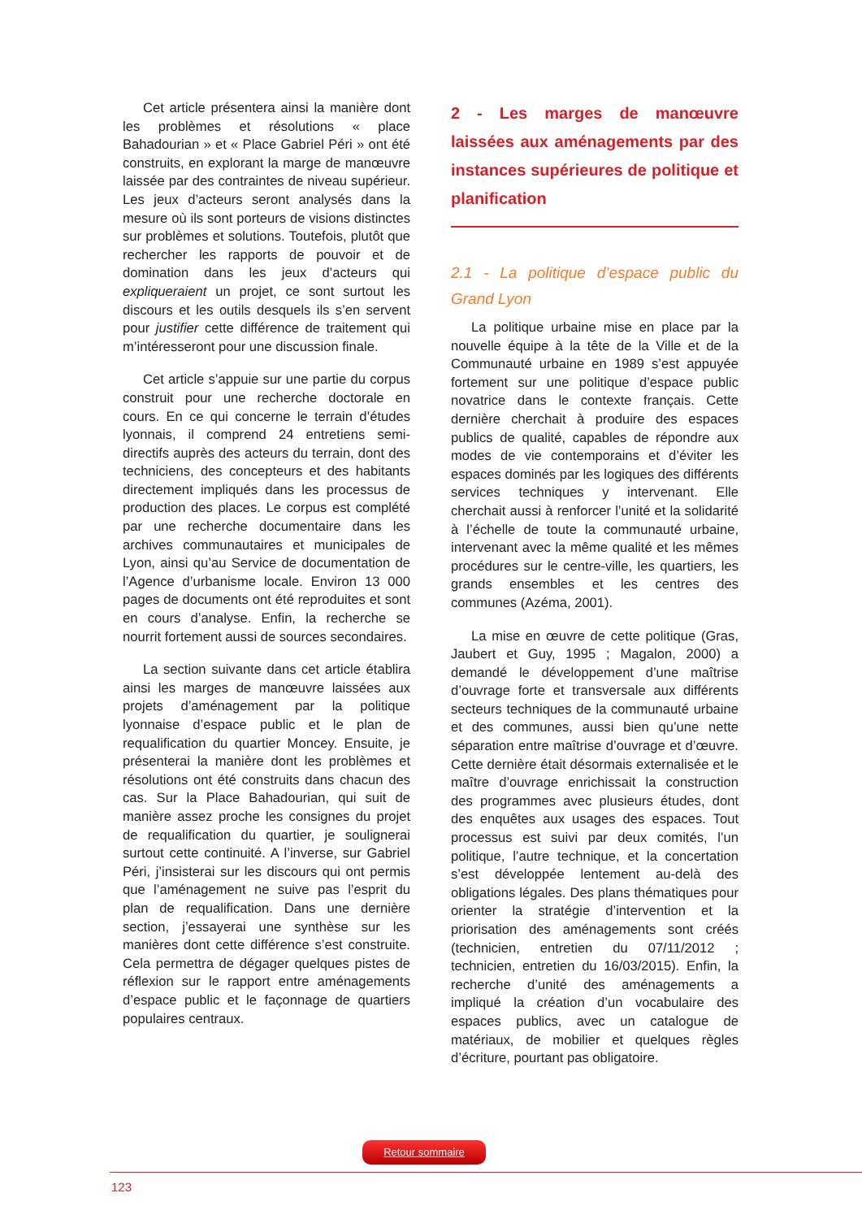Cet article présentera ainsi la manière dont les problèmes et résolutions « place Bahadourian » et « Place Gabriel Péri » ont été construits, en explorant la marge de manœuvre laissée par des contraintes de niveau supérieur. Les jeux d’acteurs seront analysés dans la mesure où ils sont porteurs de visions distinctes sur problèmes et solutions. Toutefois, plutôt que rechercher les rapports de pouvoir et de domination dans les jeux d’acteurs qui expliqueraient un projet, ce sont surtout les discours et les outils desquels ils s’en servent pour justifier cette différence de traitement qui m’intéresseront pour une discussion finale.
Cet article s’appuie sur une partie du corpus construit pour une recherche doctorale en cours. En ce qui concerne le terrain d’études lyonnais, il comprend 24 entretiens semi-directifs auprès des acteurs du terrain, dont des techniciens, des concepteurs et des habitants directement impliqués dans les processus de production des places. Le corpus est complété par une recherche documentaire dans les archives communautaires et municipales de Lyon, ainsi qu’au Service de documentation de l’Agence d’urbanisme locale. Environ 13 000 pages de documents ont été reproduites et sont en cours d’analyse. Enfin, la recherche se nourrit fortement aussi de sources secondaires.
La section suivante dans cet article établira ainsi les marges de manœuvre laissées aux projets d’aménagement par la politique lyonnaise d’espace public et le plan de requalification du quartier Moncey. Ensuite, je présenterai la manière dont les problèmes et résolutions ont été construits dans chacun des cas. Sur la Place Bahadourian, qui suit de manière assez proche les consignes du projet de requalification du quartier, je soulignerai surtout cette continuité. A l’inverse, sur Gabriel Péri, j’insisterai sur les discours qui ont permis que l’aménagement ne suive pas l’esprit du plan de requalification. Dans une dernière section, j’essayerai une synthèse sur les manières dont cette différence s’est construite. Cela permettra de dégager quelques pistes de réflexion sur le rapport entre aménagements d’espace public et le façonnage de quartiers populaires centraux.
2 - Les marges de manœuvre laissées aux aménagements par des instances supérieures de politique et planification
2.1 - La politique d’espace public du Grand Lyon
La politique urbaine mise en place par la nouvelle équipe à la tête de la Ville et de la Communauté urbaine en 1989 s’est appuyée fortement sur une politique d’espace public novatrice dans le contexte français. Cette dernière cherchait à produire des espaces publics de qualité, capables de répondre aux modes de vie contemporains et d’éviter les espaces dominés par les logiques des différents services techniques y intervenant. Elle cherchait aussi à renforcer l’unité et la solidarité à l’échelle de toute la communauté urbaine, intervenant avec la même qualité et les mêmes procédures sur le centre-ville, les quartiers, les grands ensembles et les centres des communes (Azéma, 2001).
La mise en œuvre de cette politique (Gras, Jaubert et Guy, 1995 ; Magalon, 2000) a demandé le développement d’une maîtrise d’ouvrage forte et transversale aux différents secteurs techniques de la communauté urbaine et des communes, aussi bien qu’une nette séparation entre maîtrise d’ouvrage et d’œuvre. Cette dernière était désormais externalisée et le maître d’ouvrage enrichissait la construction des programmes avec plusieurs études, dont des enquêtes aux usages des espaces. Tout processus est suivi par deux comités, l’un politique, l’autre technique, et la concertation s’est développée lentement au-delà des obligations légales. Des plans thématiques pour orienter la stratégie d’intervention et la priorisation des aménagements sont créés (technicien, entretien du 07/11/2012 ; technicien, entretien du 16/03/2015). Enfin, la recherche d’unité des aménagements a impliqué la création d’un vocabulaire des espaces publics, avec un catalogue de matériaux, de mobilier et quelques règles d’écriture, pourtant pas obligatoire.
Retour sommaire
123